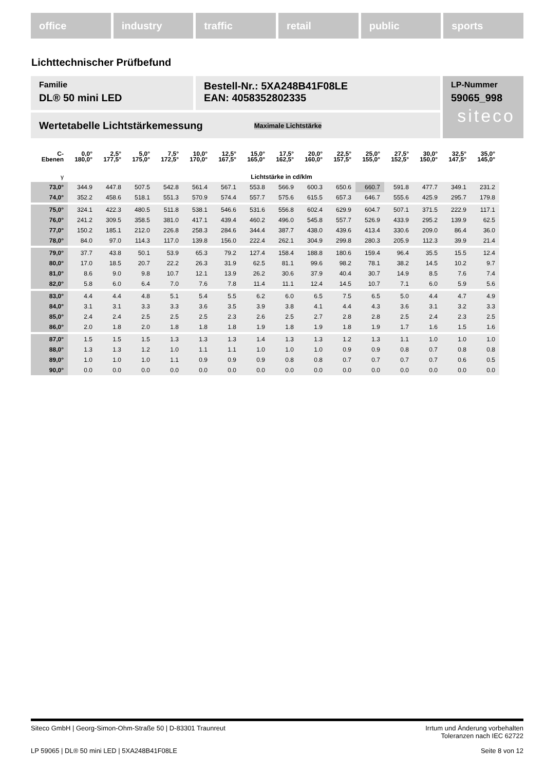office industry traffic retail public sports
Lichttechnischer Prüfbefund
Familie
DL® 50 mini LED
Bestell-Nr.: 5XA248B41F08LE
EAN: 4058352802335
LP-Nummer
59065_998
siteco
Wertetabelle Lichtstärkemessung Maximale Lichtstärke
| C- Ebenen | 0,0° 180,0° | 2,5° 177,5° | 5,0° 175,0° | 7,5° 172,5° | 10,0° 170,0° | 12,5° 167,5° | 15,0° 165,0° | 17,5° 162,5° | 20,0° 160,0° | 22,5° 157,5° | 25,0° 155,0° | 27,5° 152,5° | 30,0° 150,0° | 32,5° 147,5° | 35,0° 145,0° |
| --- | --- | --- | --- | --- | --- | --- | --- | --- | --- | --- | --- | --- | --- | --- | --- |
| γ | Lichtstärke in cd/klm | | | | | | | | | | | | | | |
| 73,0° | 344.9 | 447.8 | 507.5 | 542.8 | 561.4 | 567.1 | 553.8 | 566.9 | 600.3 | 650.6 | 660.7 | 591.8 | 477.7 | 349.1 | 231.2 |
| 74,0° | 352.2 | 458.6 | 518.1 | 551.3 | 570.9 | 574.4 | 557.7 | 575.6 | 615.5 | 657.3 | 646.7 | 555.6 | 425.9 | 295.7 | 179.8 |
| 75,0° | 324.1 | 422.3 | 480.5 | 511.8 | 538.1 | 546.6 | 531.6 | 556.8 | 602.4 | 629.9 | 604.7 | 507.1 | 371.5 | 222.9 | 117.1 |
| 76,0° | 241.2 | 309.5 | 358.5 | 381.0 | 417.1 | 439.4 | 460.2 | 496.0 | 545.8 | 557.7 | 526.9 | 433.9 | 295.2 | 139.9 | 62.5 |
| 77,0° | 150.2 | 185.1 | 212.0 | 226.8 | 258.3 | 284.6 | 344.4 | 387.7 | 438.0 | 439.6 | 413.4 | 330.6 | 209.0 | 86.4 | 36.0 |
| 78,0° | 84.0 | 97.0 | 114.3 | 117.0 | 139.8 | 156.0 | 222.4 | 262.1 | 304.9 | 299.8 | 280.3 | 205.9 | 112.3 | 39.9 | 21.4 |
| 79,0° | 37.7 | 43.8 | 50.1 | 53.9 | 65.3 | 79.2 | 127.4 | 158.4 | 188.8 | 180.6 | 159.4 | 96.4 | 35.5 | 15.5 | 12.4 |
| 80,0° | 17.0 | 18.5 | 20.7 | 22.2 | 26.3 | 31.9 | 62.5 | 81.1 | 99.6 | 98.2 | 78.1 | 38.2 | 14.5 | 10.2 | 9.7 |
| 81,0° | 8.6 | 9.0 | 9.8 | 10.7 | 12.1 | 13.9 | 26.2 | 30.6 | 37.9 | 40.4 | 30.7 | 14.9 | 8.5 | 7.6 | 7.4 |
| 82,0° | 5.8 | 6.0 | 6.4 | 7.0 | 7.6 | 7.8 | 11.4 | 11.1 | 12.4 | 14.5 | 10.7 | 7.1 | 6.0 | 5.9 | 5.6 |
| 83,0° | 4.4 | 4.4 | 4.8 | 5.1 | 5.4 | 5.5 | 6.2 | 6.0 | 6.5 | 7.5 | 6.5 | 5.0 | 4.4 | 4.7 | 4.9 |
| 84,0° | 3.1 | 3.1 | 3.3 | 3.3 | 3.6 | 3.5 | 3.9 | 3.8 | 4.1 | 4.4 | 4.3 | 3.6 | 3.1 | 3.2 | 3.3 |
| 85,0° | 2.4 | 2.4 | 2.5 | 2.5 | 2.5 | 2.3 | 2.6 | 2.5 | 2.7 | 2.8 | 2.8 | 2.5 | 2.4 | 2.3 | 2.5 |
| 86,0° | 2.0 | 1.8 | 2.0 | 1.8 | 1.8 | 1.8 | 1.9 | 1.8 | 1.9 | 1.8 | 1.9 | 1.7 | 1.6 | 1.5 | 1.6 |
| 87,0° | 1.5 | 1.5 | 1.5 | 1.3 | 1.3 | 1.3 | 1.4 | 1.3 | 1.3 | 1.2 | 1.3 | 1.1 | 1.0 | 1.0 | 1.0 |
| 88,0° | 1.3 | 1.3 | 1.2 | 1.0 | 1.1 | 1.1 | 1.0 | 1.0 | 1.0 | 0.9 | 0.9 | 0.8 | 0.7 | 0.8 | 0.8 |
| 89,0° | 1.0 | 1.0 | 1.0 | 1.1 | 0.9 | 0.9 | 0.9 | 0.8 | 0.8 | 0.7 | 0.7 | 0.7 | 0.7 | 0.6 | 0.5 |
| 90,0° | 0.0 | 0.0 | 0.0 | 0.0 | 0.0 | 0.0 | 0.0 | 0.0 | 0.0 | 0.0 | 0.0 | 0.0 | 0.0 | 0.0 | 0.0 |
Siteco GmbH | Georg-Simon-Ohm-Straße 50 | D-83301 Traunreut Irrtum und Änderung vorbehalten
Toleranzen nach IEC 62722
LP 59065 | DL® 50 mini LED | 5XA248B41F08LE Seite 8 von 12